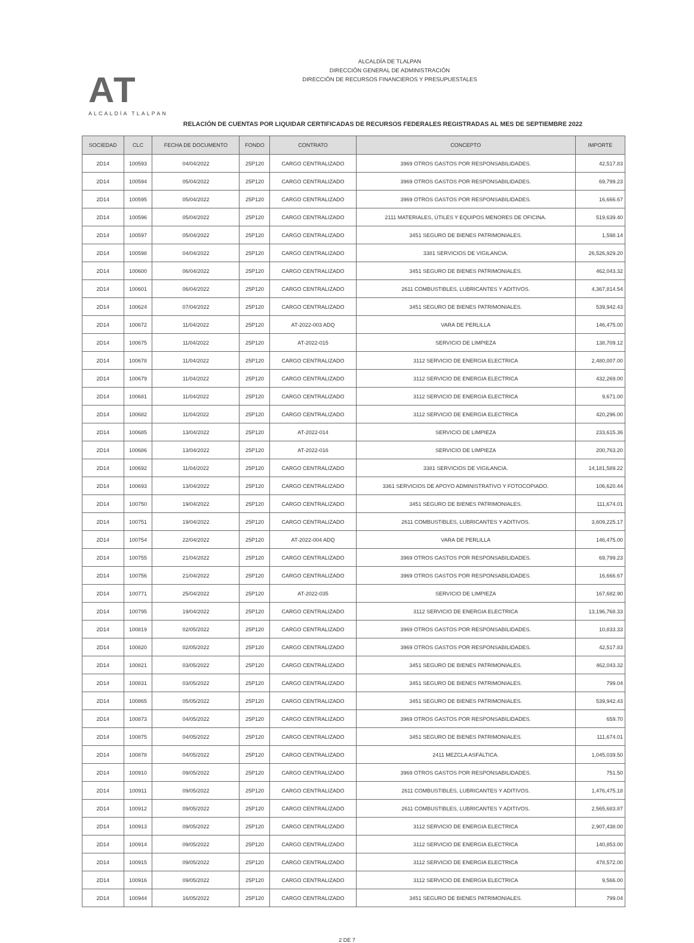AT
ALCALDÍA TLALPAN
ALCALDÍA DE TLALPAN
DIRECCIÓN GENERAL DE ADMINISTRACIÓN
DIRECCIÓN DE RECURSOS FINANCIEROS Y PRESUPUESTALES
RELACIÓN DE CUENTAS POR LIQUIDAR CERTIFICADAS DE RECURSOS FEDERALES REGISTRADAS AL MES DE SEPTIEMBRE 2022
| SOCIEDAD | CLC | FECHA DE DOCUMENTO | FONDO | CONTRATO | CONCEPTO | IMPORTE |
| --- | --- | --- | --- | --- | --- | --- |
| 2D14 | 100593 | 04/04/2022 | 25P120 | CARGO CENTRALIZADO | 3969 OTROS GASTOS POR RESPONSABILIDADES. | 42,517.83 |
| 2D14 | 100594 | 05/04/2022 | 25P120 | CARGO CENTRALIZADO | 3969 OTROS GASTOS POR RESPONSABILIDADES. | 69,799.23 |
| 2D14 | 100595 | 05/04/2022 | 25P120 | CARGO CENTRALIZADO | 3969 OTROS GASTOS POR RESPONSABILIDADES. | 16,666.67 |
| 2D14 | 100596 | 05/04/2022 | 25P120 | CARGO CENTRALIZADO | 2111 MATERIALES, ÚTILES Y EQUIPOS MENORES DE OFICINA. | 519,639.40 |
| 2D14 | 100597 | 05/04/2022 | 25P120 | CARGO CENTRALIZADO | 3451 SEGURO DE BIENES PATRIMONIALES. | 1,598.14 |
| 2D14 | 100598 | 04/04/2022 | 25P120 | CARGO CENTRALIZADO | 3381 SERVICIOS DE VIGILANCIA. | 26,526,929.20 |
| 2D14 | 100600 | 06/04/2022 | 25P120 | CARGO CENTRALIZADO | 3451 SEGURO DE BIENES PATRIMONIALES. | 462,043.32 |
| 2D14 | 100601 | 06/04/2022 | 25P120 | CARGO CENTRALIZADO | 2611 COMBUSTIBLES, LUBRICANTES Y ADITIVOS. | 4,367,814.54 |
| 2D14 | 100624 | 07/04/2022 | 25P120 | CARGO CENTRALIZADO | 3451 SEGURO DE BIENES PATRIMONIALES. | 539,942.43 |
| 2D14 | 100672 | 11/04/2022 | 25P120 | AT-2022-003 ADQ | VARA DE PERLILLA | 146,475.00 |
| 2D14 | 100675 | 11/04/2022 | 25P120 | AT-2022-015 | SERVICIO DE LIMPIEZA | 138,709.12 |
| 2D14 | 100678 | 11/04/2022 | 25P120 | CARGO CENTRALIZADO | 3112 SERVICIO DE ENERGIA ELECTRICA | 2,480,007.00 |
| 2D14 | 100679 | 11/04/2022 | 25P120 | CARGO CENTRALIZADO | 3112 SERVICIO DE ENERGIA ELECTRICA | 432,269.00 |
| 2D14 | 100681 | 11/04/2022 | 25P120 | CARGO CENTRALIZADO | 3112 SERVICIO DE ENERGIA ELECTRICA | 9,671.00 |
| 2D14 | 100682 | 11/04/2022 | 25P120 | CARGO CENTRALIZADO | 3112 SERVICIO DE ENERGIA ELECTRICA | 420,296.00 |
| 2D14 | 100685 | 13/04/2022 | 25P120 | AT-2022-014 | SERVICIO DE LIMPIEZA | 233,615.36 |
| 2D14 | 100686 | 13/04/2022 | 25P120 | AT-2022-016 | SERVICIO DE LIMPIEZA | 200,763.20 |
| 2D14 | 100692 | 11/04/2022 | 25P120 | CARGO CENTRALIZADO | 3381 SERVICIOS DE VIGILANCIA. | 14,181,589.22 |
| 2D14 | 100693 | 13/04/2022 | 25P120 | CARGO CENTRALIZADO | 3361 SERVICIOS DE APOYO ADMINISTRATIVO Y FOTOCOPIADO. | 106,620.44 |
| 2D14 | 100750 | 19/04/2022 | 25P120 | CARGO CENTRALIZADO | 3451 SEGURO DE BIENES PATRIMONIALES. | 111,674.01 |
| 2D14 | 100751 | 19/04/2022 | 25P120 | CARGO CENTRALIZADO | 2611 COMBUSTIBLES, LUBRICANTES Y ADITIVOS. | 3,609,225.17 |
| 2D14 | 100754 | 22/04/2022 | 25P120 | AT-2022-004 ADQ | VARA DE PERLILLA | 146,475.00 |
| 2D14 | 100755 | 21/04/2022 | 25P120 | CARGO CENTRALIZADO | 3969 OTROS GASTOS POR RESPONSABILIDADES. | 69,799.23 |
| 2D14 | 100756 | 21/04/2022 | 25P120 | CARGO CENTRALIZADO | 3969 OTROS GASTOS POR RESPONSABILIDADES. | 16,666.67 |
| 2D14 | 100771 | 25/04/2022 | 25P120 | AT-2022-035 | SERVICIO DE LIMPIEZA | 167,682.90 |
| 2D14 | 100795 | 19/04/2022 | 25P120 | CARGO CENTRALIZADO | 3112 SERVICIO DE ENERGIA ELECTRICA | 13,196,768.33 |
| 2D14 | 100819 | 02/05/2022 | 25P120 | CARGO CENTRALIZADO | 3969 OTROS GASTOS POR RESPONSABILIDADES. | 10,833.33 |
| 2D14 | 100820 | 02/05/2022 | 25P120 | CARGO CENTRALIZADO | 3969 OTROS GASTOS POR RESPONSABILIDADES. | 42,517.83 |
| 2D14 | 100821 | 03/05/2022 | 25P120 | CARGO CENTRALIZADO | 3451 SEGURO DE BIENES PATRIMONIALES. | 462,043.32 |
| 2D14 | 100831 | 03/05/2022 | 25P120 | CARGO CENTRALIZADO | 3451 SEGURO DE BIENES PATRIMONIALES. | 799.04 |
| 2D14 | 100865 | 05/05/2022 | 25P120 | CARGO CENTRALIZADO | 3451 SEGURO DE BIENES PATRIMONIALES. | 539,942.43 |
| 2D14 | 100873 | 04/05/2022 | 25P120 | CARGO CENTRALIZADO | 3969 OTROS GASTOS POR RESPONSABILIDADES. | 659.70 |
| 2D14 | 100875 | 04/05/2022 | 25P120 | CARGO CENTRALIZADO | 3451 SEGURO DE BIENES PATRIMONIALES. | 111,674.01 |
| 2D14 | 100878 | 04/05/2022 | 25P120 | CARGO CENTRALIZADO | 2411 MEZCLA ASFÁLTICA. | 1,045,039.50 |
| 2D14 | 100910 | 09/05/2022 | 25P120 | CARGO CENTRALIZADO | 3969 OTROS GASTOS POR RESPONSABILIDADES. | 751.50 |
| 2D14 | 100911 | 09/05/2022 | 25P120 | CARGO CENTRALIZADO | 2611 COMBUSTIBLES, LUBRICANTES Y ADITIVOS. | 1,476,475.18 |
| 2D14 | 100912 | 09/05/2022 | 25P120 | CARGO CENTRALIZADO | 2611 COMBUSTIBLES, LUBRICANTES Y ADITIVOS. | 2,565,683.87 |
| 2D14 | 100913 | 09/05/2022 | 25P120 | CARGO CENTRALIZADO | 3112 SERVICIO DE ENERGIA ELECTRICA | 2,907,438.00 |
| 2D14 | 100914 | 09/05/2022 | 25P120 | CARGO CENTRALIZADO | 3112 SERVICIO DE ENERGIA ELECTRICA | 140,853.00 |
| 2D14 | 100915 | 09/05/2022 | 25P120 | CARGO CENTRALIZADO | 3112 SERVICIO DE ENERGIA ELECTRICA | 478,572.00 |
| 2D14 | 100916 | 09/05/2022 | 25P120 | CARGO CENTRALIZADO | 3112 SERVICIO DE ENERGIA ELECTRICA | 9,566.00 |
| 2D14 | 100944 | 16/05/2022 | 25P120 | CARGO CENTRALIZADO | 3451 SEGURO DE BIENES PATRIMONIALES. | 799.04 |
2 DE 7